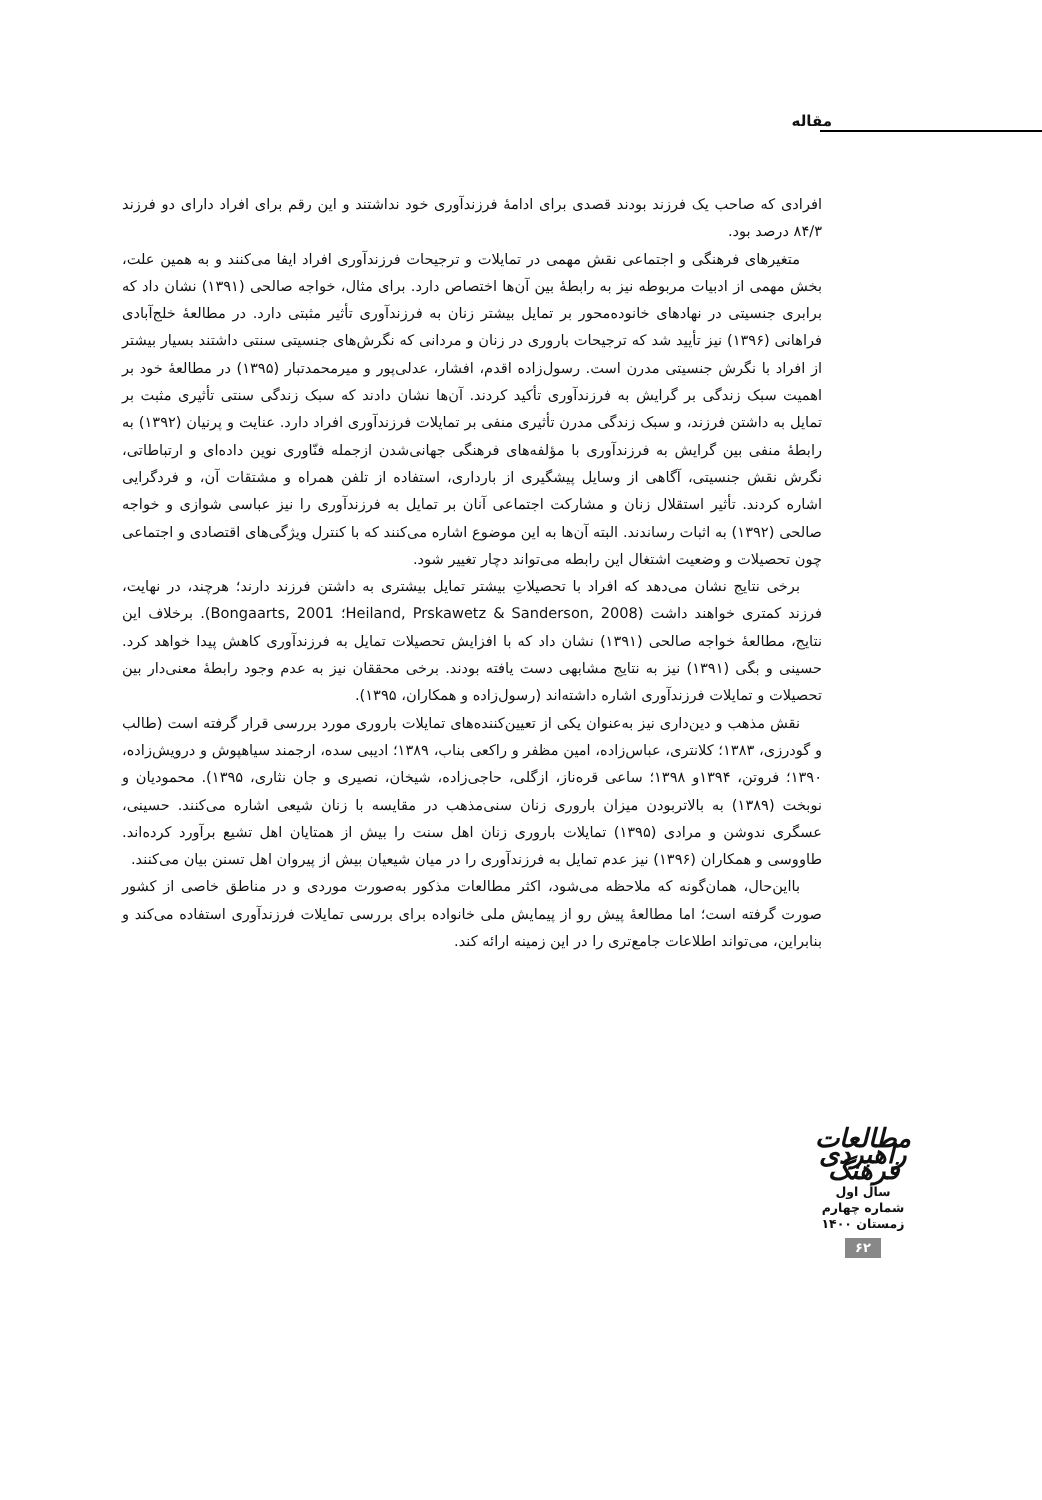مقاله
افرادی که صاحب یک فرزند بودند قصدی برای ادامهٔ فرزندآوری خود نداشتند و این رقم برای افراد دارای دو فرزند ۸۴/۳ درصد بود.
متغیرهای فرهنگی و اجتماعی نقش مهمی در تمایلات و ترجیحات فرزندآوری افراد ایفا می‌کنند و به همین علت، بخش مهمی از ادبیات مربوطه نیز به رابطهٔ بین آن‌ها اختصاص دارد. برای مثال، خواجه صالحی (۱۳۹۱) نشان داد که برابری جنسیتی در نهادهای خانوده‌محور بر تمایل بیشتر زنان به فرزندآوری تأثیر مثبتی دارد. در مطالعهٔ خلج‌آبادی فراهانی (۱۳۹۶) نیز تأیید شد که ترجیحات باروری در زنان و مردانی که نگرش‌های جنسیتی سنتی داشتند بسیار بیشتر از افراد با نگرش جنسیتی مدرن است. رسول‌زاده اقدم، افشار، عدلی‌پور و میرمحمدتبار (۱۳۹۵) در مطالعهٔ خود بر اهمیت سبک زندگی بر گرایش به فرزندآوری تأکید کردند. آن‌ها نشان دادند که سبک زندگی سنتی تأثیری مثبت بر تمایل به داشتن فرزند، و سبک زندگی مدرن تأثیری منفی بر تمایلات فرزندآوری افراد دارد. عنایت و پرنیان (۱۳۹۲) به رابطهٔ منفی بین گرایش به فرزندآوری با مؤلفه‌های فرهنگی جهانی‌شدن ازجمله فنّاوری نوین داده‌ای و ارتباطاتی، نگرش نقش جنسیتی، آگاهی از وسایل پیشگیری از بارداری، استفاده از تلفن همراه و مشتقات آن، و فردگرایی اشاره کردند. تأثیر استقلال زنان و مشارکت اجتماعی آنان بر تمایل به فرزندآوری را نیز عباسی شوازی و خواجه صالحی (۱۳۹۲) به اثبات رساندند. البته آن‌ها به این موضوع اشاره می‌کنند که با کنترل ویژگی‌های اقتصادی و اجتماعی چون تحصیلات و وضعیت اشتغال این رابطه می‌تواند دچار تغییر شود.
برخی نتایج نشان می‌دهد که افراد با تحصیلاتِ بیشتر تمایل بیشتری به داشتن فرزند دارند؛ هرچند، در نهایت، فرزند کمتری خواهند داشت (Heiland, Prskawetz & Sanderson, 2008؛ Bongaarts, 2001). برخلاف این نتایج، مطالعهٔ خواجه صالحی (۱۳۹۱) نشان داد که با افزایش تحصیلات تمایل به فرزندآوری کاهش پیدا خواهد کرد. حسینی و بگی (۱۳۹۱) نیز به نتایج مشابهی دست یافته بودند. برخی محققان نیز به عدم وجود رابطهٔ معنی‌دار بین تحصیلات و تمایلات فرزندآوری اشاره داشته‌اند (رسول‌زاده و همکاران، ۱۳۹۵).
نقش مذهب و دین‌داری نیز به‌عنوان یکی از تعیین‌کننده‌های تمایلات باروری مورد بررسی قرار گرفته است (طالب و گودرزی، ۱۳۸۳؛ کلانتری، عباس‌زاده، امین مظفر و راکعی بناب، ۱۳۸۹؛ ادیبی سده، ارجمند سیاهپوش و درویش‌زاده، ۱۳۹۰؛ فروتن، ۱۳۹۴و ۱۳۹۸؛ ساعی قره‌ناز، ازگلی، حاجی‌زاده، شیخان، نصیری و جان نثاری، ۱۳۹۵). محمودیان و نوبخت (۱۳۸۹) به بالاتربودن میزان باروری زنان سنی‌مذهب در مقایسه با زنان شیعی اشاره می‌کنند. حسینی، عسگری ندوشن و مرادی (۱۳۹۵) تمایلات باروری زنان اهل سنت را بیش از همتایان اهل تشیع برآورد کرده‌اند. طاووسی و همکاران (۱۳۹۶) نیز عدم تمایل به فرزندآوری را در میان شیعیان بیش از پیروان اهل تسنن بیان می‌کنند.
بااین‌حال، همان‌گونه که ملاحظه می‌شود، اکثر مطالعات مذکور به‌صورت موردی و در مناطق خاصی از کشور صورت گرفته است؛ اما مطالعهٔ پیش رو از پیمایش ملی خانواده برای بررسی تمایلات فرزندآوری استفاده می‌کند و بنابراین، می‌تواند اطلاعات جامع‌تری را در این زمینه ارائه کند.
مطالعات راهبردی فرهنگ
سال اول
شماره چهارم
زمستان ۱۴۰۰
۶۲